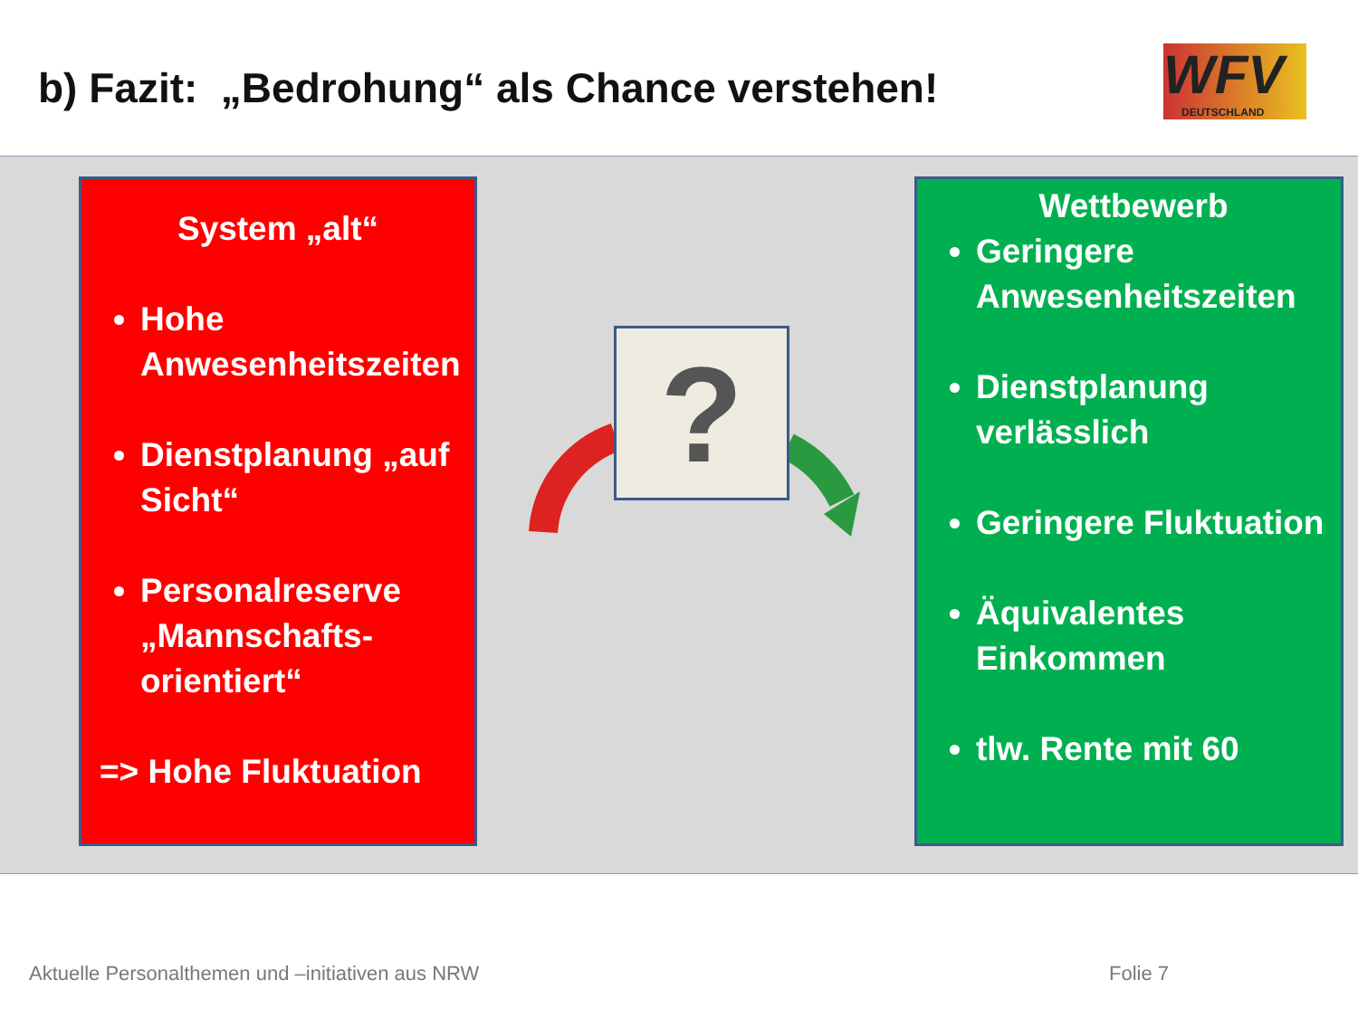b) Fazit: „Bedrohung“ als Chance verstehen!
WFV
DEUTSCHLAND
System „alt“
Hohe Anwesenheitszeiten
Dienstplanung „auf Sicht“
Personalreserve „Mannschafts-orientiert“
=> Hohe Fluktuation
?
Wettbewerb
Geringere Anwesenheitszeiten
Dienstplanung verlässlich
Geringere Fluktuation
Äquivalentes Einkommen
tlw. Rente mit 60
Aktuelle Personalthemen und –initiativen aus NRW
Folie 7